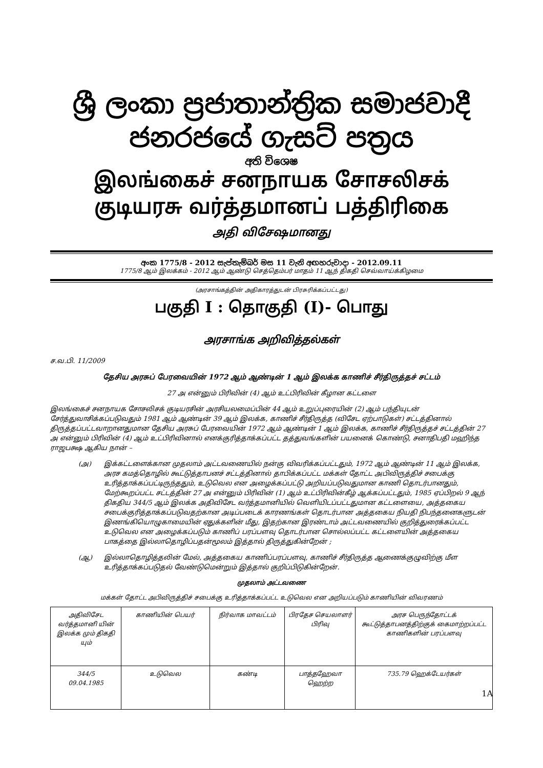ශ්‍රී ලංකා ප්‍රජාතාන්ත්‍රික සමාජවාදී ජනරජයේ ගැසට් පත්‍රය
අති විශෙෂ
இலங்கைச் சனநாயக சோசலிசக் குடியரசு வர்த்தமானப் பத்திரிகை
அதி விசேஷமானது
අංක 1775/8 - 2012 සැප්තැම්බර් මස 11 වැනි අඟහරුවාදා - 2012.09.11
1775/8 ஆம் இலக்கம் - 2012 ஆம் ஆண்டு செத்தெம்பர் மாதம் 11 ஆந் திகதி செவ்வாய்க்கிழமை
(அரசாங்கத்தின் அதிகாரத்துடன் பிரசுரிக்கப்பட்டது)
பகுதி I : தொகுதி (I)- பொது
அரசாங்க அறிவித்தல்கள்
ச.வ.பி. 11/2009
தேசிய அரசுப் பேரவையின் 1972 ஆம் ஆண்டின் 1 ஆம் இலக்க காணிச் சீர்திருத்தச் சட்டம்
27 அ என்னும் பிரிவின் (4) ஆம் உட்பிரிவின் கீழான கட்டளை
இலங்கைச் சனநாயக சோசலிசக் குடியரசின் அரசியலமைப்பின் 44 ஆம் உறுப்புரையின் (2) ஆம் பந்தியுடன் சேர்த்துவாசிக்கப்படுவதும் 1981 ஆம் ஆண்டின் 39 ஆம் இலக்க, காணிச் சீர்திருத்த (விசேட ஏற்பாடுகள்) சட்டத்தினால் திருத்தப்பட்டவாறானதுமான தேசிய அரசுப் பேரவையின் 1972 ஆம் ஆண்டின் 1 ஆம் இலக்க, காணிச் சீர்திருத்தச் சட்டத்தின் 27 அ என்னும் பிரிவின் (4) ஆம் உட்பிரிவினால் எனக்குரித்தாக்கப்பட்ட தத்துவங்களின் பயனைக் கொண்டு, சனாதிபதி மஹிந்த ராஜபக்ஷ ஆகிய நான் –
(அ) இக்கட்டளைக்கான முதலாம் அட்டவணையில் நன்கு விவரிக்கப்பட்டதும், 1972 ஆம் ஆண்டின் 11 ஆம் இலக்க, அரச கமத்தொழில் கூட்டுத்தாபனச் சட்டத்தினால் தாபிக்கப்பட்ட மக்கள் தோட்ட அபிவிருத்திச் சபைக்கு உரித்தாக்கப்பட்டிருந்ததும், உடுவெல என அழைக்கப்பட்டு அறியப்படுவதுமான காணி தொடர்பானதும், மேற்கூறப்பட்ட சட்டத்தின் 27 அ என்னும் பிரிவின் (1) ஆம் உட்பிரிவின்கீழ் ஆக்கப்பட்டதும், 1985 ஏப்பிறல் 9 ஆந் திகதிய 344/5 ஆம் இலக்க அதிவிசேட வர்த்தமானியில் வெளியிடப்பட்டதுமான கட்டளையை, அத்தகைய சபைக்குரித்தாக்கப்படுவதற்கான அடிப்படைக் காரணங்கள் தொடர்பான அத்தகைய நியதி நிபந்தனைகளுடன் இணங்கியொழுகாமையின் ஏதுக்களின் மீது, இதற்கான இரண்டாம் அட்டவணையில் குறித்துரைக்கப்பட்ட உடுவெல என அழைக்கப்படும் காணிப் பரப்பளவு தொடர்பான சொல்லப்பட்ட கட்டளையின் அத்தகைய பாகத்தை இல்லாதொழிப்பதன்மூலம் இத்தால் திருத்துகின்றேன் ;
(ஆ) இல்லாதொழித்தலின் மேல், அத்தகைய காணிப்பரப்பளவு, காணிச் சீர்திருத்த ஆணைக்குழுவிற்கு மீள உரித்தாக்கப்படுதல் வேண்டுமென்றும் இத்தால் குறிப்பிடுகின்றேன்.
முதலாம் அட்டவணை
மக்கள் தோட்ட அபிவிருத்திச் சபைக்கு உரித்தாக்கப்பட்ட உடுவெல என அறியப்படும் காணியின் விவரணம்
| அதிவிசேட வர்த்தமானி யின் இலக்க மும் திகதி யும் | காணியின் பெயர் | நிர்வாக மாவட்டம் | பிரதேச செயலாளர் பிரிவு | அரச பெருந்தோட்டக் கூட்டுத்தாபனத்திற்குக் கைமாற்றப்பட்ட காணிகளின் பரப்பளவு |
| 344/5 09.04.1985 | உடுவெல | கண்டி | பாத்தஹேவா ஹெற்ற | 735.79 ஹெக்டேயர்கள் |
1A